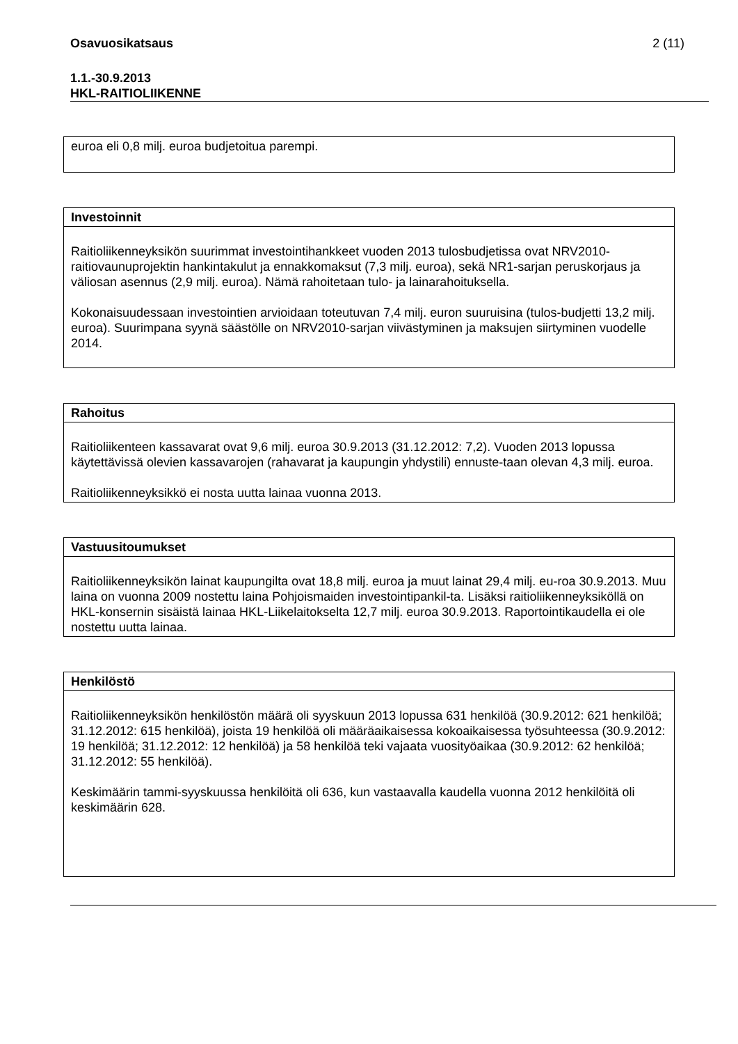Osavuosikatsaus 2 (11)
1.1.-30.9.2013
HKL-RAITIOLIIKENNE
| euroa eli 0,8 milj. euroa budjetoitua parempi. |
| Investoinnit |
| --- |
| Raitioliikenneyksikön suurimmat investointihankkeet vuoden 2013 tulosbudjetissa ovat NRV2010-raitiovaunuprojektin hankintakulut ja ennakkomaksut (7,3 milj. euroa), sekä NR1-sarjan peruskorjaus ja väliosan asennus (2,9 milj. euroa). Nämä rahoitetaan tulo- ja lainarahoituksella. Kokonaisuudessaan investointien arvioidaan toteutuvan 7,4 milj. euron suuruisina (tulos-budjetti 13,2 milj. euroa). Suurimpana syynä säästölle on NRV2010-sarjan viivästyminen ja maksujen siirtyminen vuodelle 2014. |
| Rahoitus |
| --- |
| Raitioliikenteen kassavarat ovat 9,6 milj. euroa 30.9.2013 (31.12.2012: 7,2). Vuoden 2013 lopussa käytettävissä olevien kassavarojen (rahavarat ja kaupungin yhdystili) ennuste-taan olevan 4,3 milj. euroa. Raitioliikenneyksikkö ei nosta uutta lainaa vuonna 2013. |
| Vastuusitoumukset |
| --- |
| Raitioliikenneyksikön lainat kaupungilta ovat 18,8 milj. euroa ja muut lainat 29,4 milj. eu-roa 30.9.2013. Muu laina on vuonna 2009 nostettu laina Pohjoismaiden investointipankil-ta. Lisäksi raitioliikenneyksiköllä on HKL-konsernin sisäistä lainaa HKL-Liikelaitokselta 12,7 milj. euroa 30.9.2013. Raportointikaudella ei ole nostettu uutta lainaa. |
| Henkilöstö |
| --- |
| Raitioliikenneyksikön henkilöstön määrä oli syyskuun 2013 lopussa 631 henkilöä (30.9.2012: 621 henkilöä; 31.12.2012: 615 henkilöä), joista 19 henkilöä oli määräaikaisessa kokoaikaisessa työsuhteessa (30.9.2012: 19 henkilöä; 31.12.2012: 12 henkilöä) ja 58 henkilöä teki vajaata vuosityöaikaa (30.9.2012: 62 henkilöä; 31.12.2012: 55 henkilöä). Keskimäärin tammi-syyskuussa henkilöitä oli 636, kun vastaavalla kaudella vuonna 2012 henkilöitä oli keskimäärin 628. |